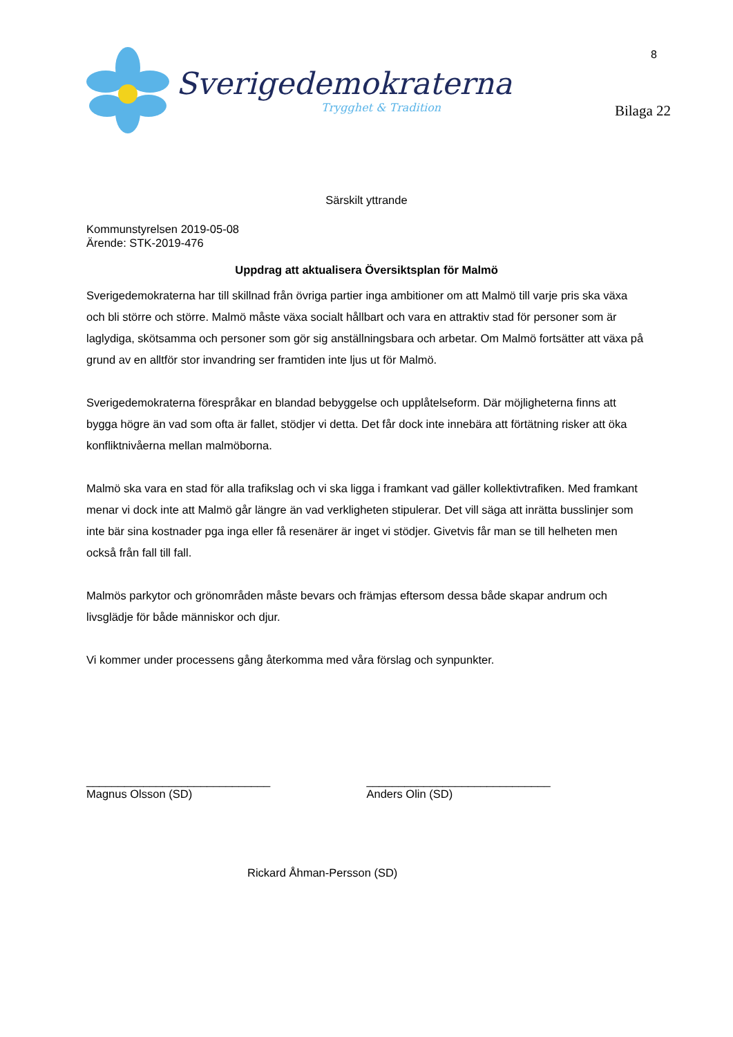Sverigedemokraterna
Trygghet & Tradition
8
Bilaga 22
Särskilt yttrande
Kommunstyrelsen 2019-05-08
Ärende: STK-2019-476
Uppdrag att aktualisera Översiktsplan för Malmö
Sverigedemokraterna har till skillnad från övriga partier inga ambitioner om att Malmö till varje pris ska växa och bli större och större. Malmö måste växa socialt hållbart och vara en attraktiv stad för personer som är laglydiga, skötsamma och personer som gör sig anställningsbara och arbetar. Om Malmö fortsätter att växa på grund av en alltför stor invandring ser framtiden inte ljus ut för Malmö.
Sverigedemokraterna förespråkar en blandad bebyggelse och upplåtelseform. Där möjligheterna finns att bygga högre än vad som ofta är fallet, stödjer vi detta. Det får dock inte innebära att förtätning risker att öka konfliktnivåerna mellan malmöborna.
Malmö ska vara en stad för alla trafikslag och vi ska ligga i framkant vad gäller kollektivtrafiken. Med framkant menar vi dock inte att Malmö går längre än vad verkligheten stipulerar. Det vill säga att inrätta busslinjer som inte bär sina kostnader pga inga eller få resenärer är inget vi stödjer. Givetvis får man se till helheten men också från fall till fall.
Malmös parkytor och grönområden måste bevars och främjas eftersom dessa både skapar andrum och livsglädje för både människor och djur.
Vi kommer under processens gång återkomma med våra förslag och synpunkter.
_____________________________
Magnus Olsson (SD)
_____________________________
Anders Olin (SD)
Rickard Åhman-Persson (SD)